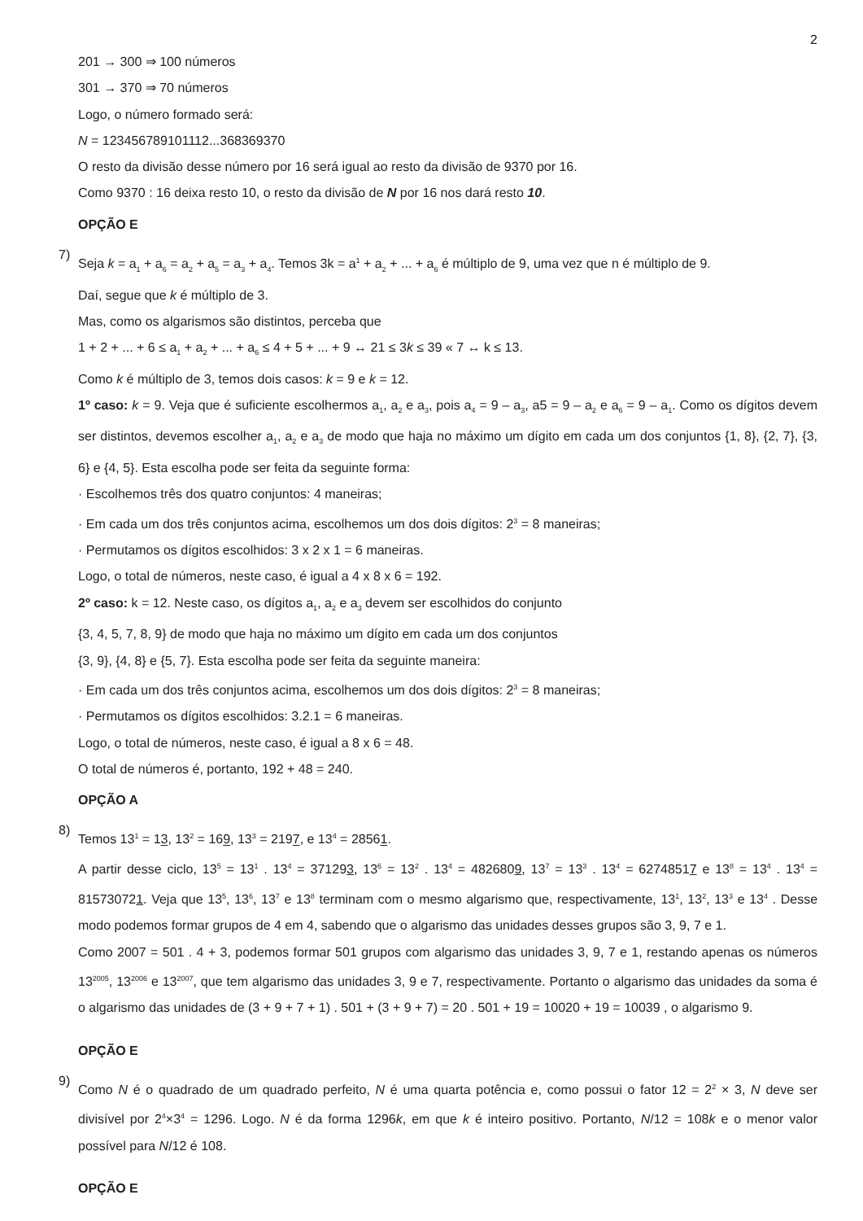2
201 → 300 ⇒ 100 números
301 → 370 ⇒ 70 números
Logo, o número formado será:
N = 123456789101112...368369370
O resto da divisão desse número por 16 será igual ao resto da divisão de 9370 por 16.
Como 9370 : 16 deixa resto 10, o resto da divisão de N por 16 nos dará resto 10.
OPÇÃO E
7)
Seja k = a<sub>1</sub> + a<sub>6</sub> = a<sub>2</sub> + a<sub>5</sub> = a<sub>3</sub> + a<sub>4</sub>. Temos 3k = a<sup>1</sup> + a<sub>2</sub> + ... + a<sub>6</sub> é múltiplo de 9, uma vez que n é múltiplo de 9.
Daí, segue que k é múltiplo de 3.
Mas, como os algarismos são distintos, perceba que
1 + 2 + ... + 6 ≤ a<sub>1</sub> + a<sub>2</sub> + ... + a<sub>6</sub> ≤ 4 + 5 + ... + 9 ↔ 21 ≤ 3k ≤ 39 « 7 ↔ k ≤ 13.
Como k é múltiplo de 3, temos dois casos: k = 9 e k = 12.
1º caso: k = 9. Veja que é suficiente escolhermos a<sub>1</sub>, a<sub>2</sub> e a<sub>3</sub>, pois a<sub>4</sub> = 9 – a<sub>3</sub>, a5 = 9 – a<sub>2</sub> e a<sub>6</sub> = 9 – a<sub>1</sub>. Como os dígitos devem ser distintos, devemos escolher a<sub>1</sub>, a<sub>2</sub> e a<sub>3</sub> de modo que haja no máximo um dígito em cada um dos conjuntos {1, 8}, {2, 7}, {3, 6} e {4, 5}. Esta escolha pode ser feita da seguinte forma:
· Escolhemos três dos quatro conjuntos: 4 maneiras;
· Em cada um dos três conjuntos acima, escolhemos um dos dois dígitos: 2<sup>3</sup> = 8 maneiras;
· Permutamos os dígitos escolhidos: 3 x 2 x 1 = 6 maneiras.
Logo, o total de números, neste caso, é igual a 4 x 8 x 6 = 192.
2º caso: k = 12. Neste caso, os dígitos a<sub>1</sub>, a<sub>2</sub> e a<sub>3</sub> devem ser escolhidos do conjunto
{3, 4, 5, 7, 8, 9} de modo que haja no máximo um dígito em cada um dos conjuntos
{3, 9}, {4, 8} e {5, 7}. Esta escolha pode ser feita da seguinte maneira:
· Em cada um dos três conjuntos acima, escolhemos um dos dois dígitos: 2<sup>3</sup> = 8 maneiras;
· Permutamos os dígitos escolhidos: 3.2.1 = 6 maneiras.
Logo, o total de números, neste caso, é igual a 8 x 6 = 48.
O total de números é, portanto, 192 + 48 = 240.
OPÇÃO A
8)
Temos 13<sup>1</sup> = 13, 13<sup>2</sup> = 169, 13<sup>3</sup> = 2197, e 13<sup>4</sup> = 28561.
A partir desse ciclo, 13<sup>5</sup> = 13<sup>1</sup> . 13<sup>4</sup> = 371293, 13<sup>6</sup> = 13<sup>2</sup> . 13<sup>4</sup> = 4826809, 13<sup>7</sup> = 13<sup>3</sup> . 13<sup>4</sup> = 62748517 e 13<sup>8</sup> = 13<sup>4</sup> . 13<sup>4</sup> = 815730721. Veja que 13<sup>5</sup>, 13<sup>6</sup>, 13<sup>7</sup> e 13<sup>8</sup> terminam com o mesmo algarismo que, respectivamente, 13<sup>1</sup>, 13<sup>2</sup>, 13<sup>3</sup> e 13<sup>4</sup> . Desse modo podemos formar grupos de 4 em 4, sabendo que o algarismo das unidades desses grupos são 3, 9, 7 e 1.
Como 2007 = 501 . 4 + 3, podemos formar 501 grupos com algarismo das unidades 3, 9, 7 e 1, restando apenas os números 13<sup>2005</sup>, 13<sup>2006</sup> e 13<sup>2007</sup>, que tem algarismo das unidades 3, 9 e 7, respectivamente. Portanto o algarismo das unidades da soma é o algarismo das unidades de (3 + 9 + 7 + 1) . 501 + (3 + 9 + 7) = 20 . 501 + 19 = 10020 + 19 = 10039 , o algarismo 9.
OPÇÃO E
9)
Como N é o quadrado de um quadrado perfeito, N é uma quarta potência e, como possui o fator 12 = 2<sup>2</sup> × 3, N deve ser divisível por 2<sup>4</sup>×3<sup>4</sup> = 1296. Logo. N é da forma 1296k, em que k é inteiro positivo. Portanto, N/12 = 108k e o menor valor possível para N/12 é 108.
OPÇÃO E